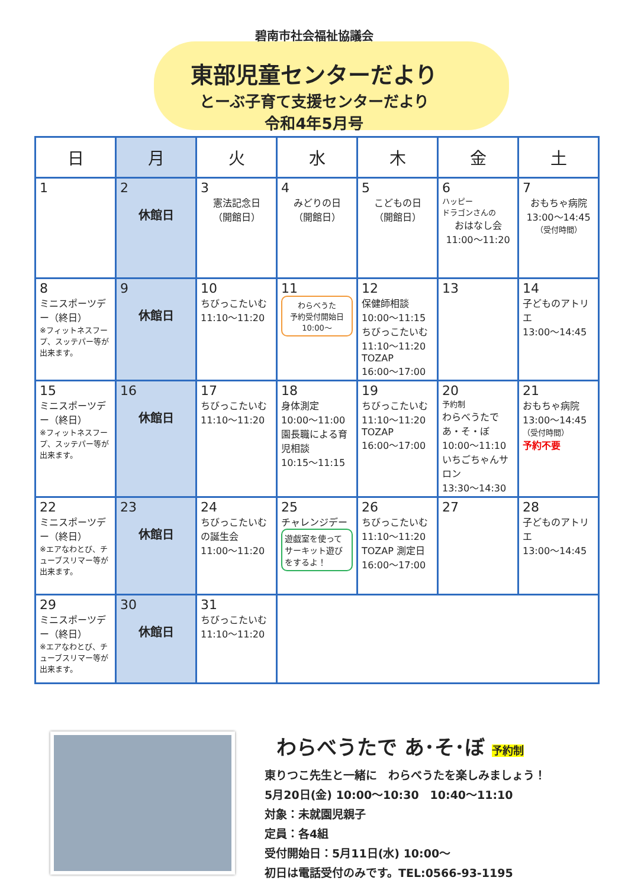碧南市社会福祉協議会
東部児童センターだより
とーぶ子育て支援センターだより
令和4年5月号
| 日 | 月 | 火 | 水 | 木 | 金 | 土 |
| --- | --- | --- | --- | --- | --- | --- |
| 1 | 2 休館日 | 3 憲法記念日 （開館日） | 4 みどりの日 （開館日） | 5 こどもの日 （開館日） | 6 ハッピー ドラゴンさんの おはなし会 11:00～11:20 | 7 おもちゃ病院 13:00～14:45 （受付時間） |
| 8 ミニスポーツデー（終日） ※フィットネスフープ、スッテパー等が出来ます。 | 9 休館日 | 10 ちびっこたいむ 11:10～11:20 | 11 わらべうた 予約受付開始日 10:00～ | 12 保健師相談 10:00～11:15 ちびっこたいむ 11:10～11:20 TOZAP 16:00～17:00 | 13 | 14 子どものアトリエ 13:00～14:45 |
| 15 ミニスポーツデー（終日） ※フィットネスフープ、スッテパー等が出来ます。 | 16 休館日 | 17 ちびっこたいむ 11:10～11:20 | 18 身体測定 10:00～11:00 園長職による育児相談 10:15～11:15 | 19 ちびっこたいむ 11:10～11:20 TOZAP 16:00～17:00 | 20 予約制 わらべうたで あ・そ・ぼ 10:00～11:10 いちごちゃんサロン 13:30～14:30 | 21 おもちゃ病院 13:00～14:45 （受付時間） 予約不要 |
| 22 ミニスポーツデー（終日） ※エアなわとび、チューブスリマー等が出来ます。 | 23 休館日 | 24 ちびっこたいむの誕生会 11:00～11:20 | 25 チャレンジデー 遊戯室を使ってサーキット遊びをするよ！ | 26 ちびっこたいむ 11:10～11:20 TOZAP 測定日 16:00～17:00 | 27 | 28 子どものアトリエ 13:00～14:45 |
| 29 ミニスポーツデー（終日） ※エアなわとび、チューブスリマー等が出来ます。 | 30 休館日 | 31 ちびっこたいむ 11:10～11:20 | | | | |
わらべうたで あ･そ･ぼ 予約制
東りつこ先生と一緒に　わらべうたを楽しみましょう！
5月20日(金) 10:00～10:30　10:40～11:10
対象：未就園児親子
定員：各4組
受付開始日：5月11日(水) 10:00～
初日は電話受付のみです。TEL:0566-93-1195